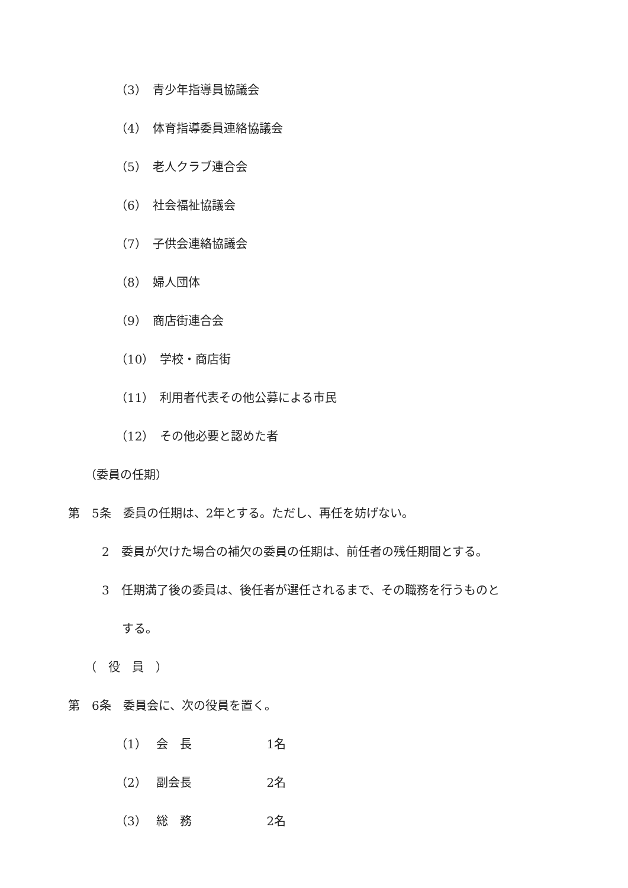（3）　青少年指導員協議会
（4）　体育指導委員連絡協議会
（5）　老人クラブ連合会
（6）　社会福祉協議会
（7）　子供会連絡協議会
（8）　婦人団体
（9）　商店街連合会
（10）　学校・商店街
（11）　利用者代表その他公募による市民
（12）　その他必要と認めた者
（委員の任期）
第　5条　委員の任期は、2年とする。ただし、再任を妨げない。
2　委員が欠けた場合の補欠の委員の任期は、前任者の残任期間とする。
3　任期満了後の委員は、後任者が選任されるまで、その職務を行うものと
する。
（　役　員　）
第　6条　委員会に、次の役員を置く。
（1）　 会　長　　　　　　 1名
（2）　 副会長　　　　　　 2名
（3）　 総　務　　　　　　 2名